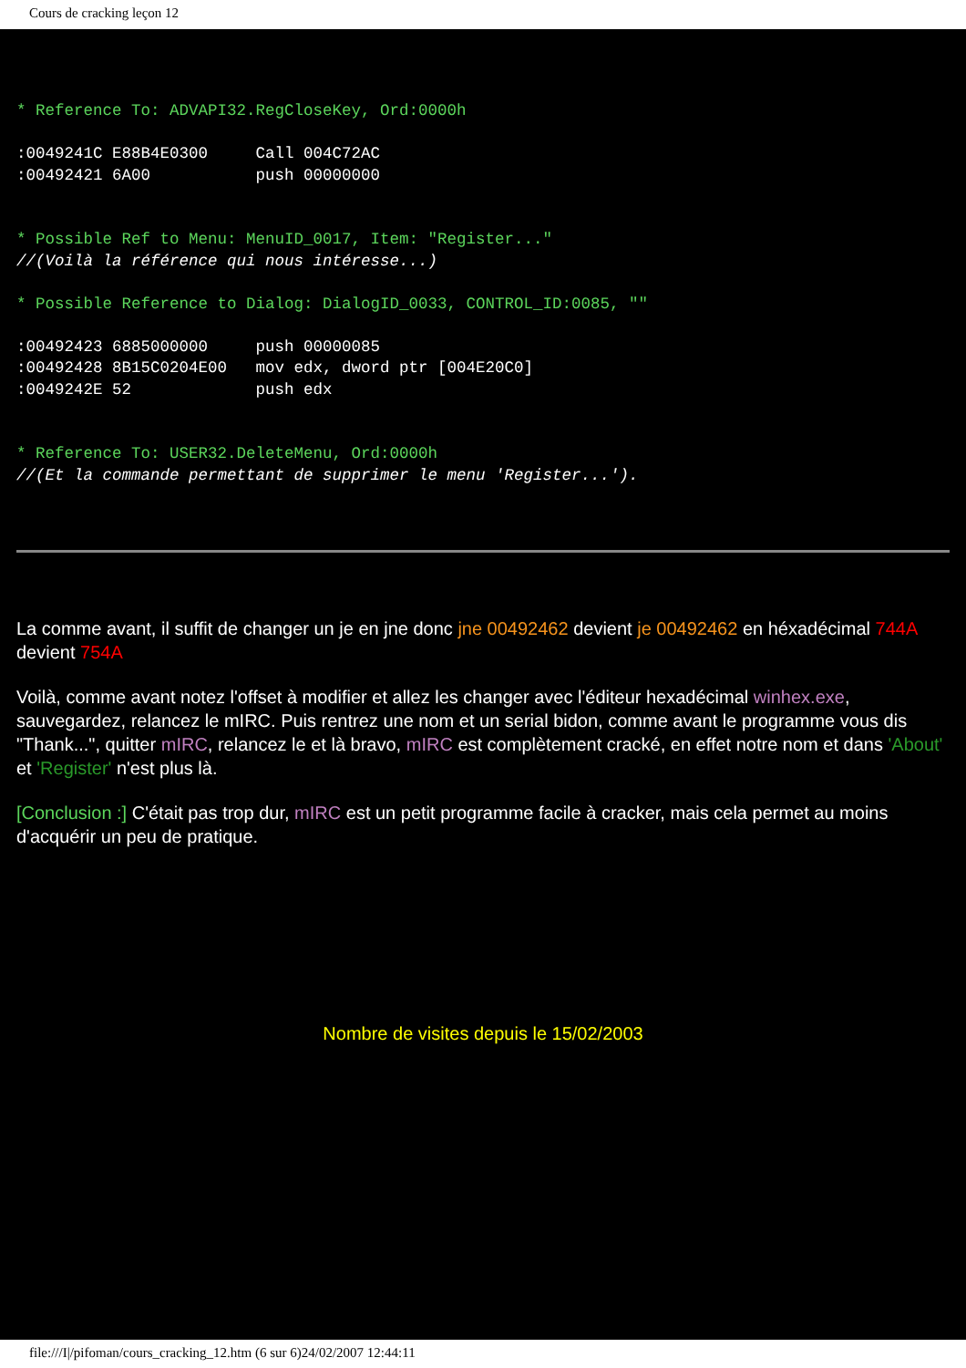Cours de cracking leçon 12
* Reference To: ADVAPI32.RegCloseKey, Ord:0000h

:0049241C E88B4E0300     Call 004C72AC
:00492421 6A00           push 00000000


* Possible Ref to Menu: MenuID_0017, Item: "Register..."
//(Voilà la référence qui nous intéresse...)

* Possible Reference to Dialog: DialogID_0033, CONTROL_ID:0085, ""

:00492423 6885000000     push 00000085
:00492428 8B15C0204E00   mov edx, dword ptr [004E20C0]
:0049242E 52             push edx


* Reference To: USER32.DeleteMenu, Ord:0000h
//(Et la commande permettant de supprimer le menu 'Register...').
La comme avant, il suffit de changer un je en jne donc jne 00492462 devient je 00492462 en héxadécimal 744A devient 754A
Voilà, comme avant notez l'offset à modifier et allez les changer avec l'éditeur hexadécimal winhex.exe, sauvegardez, relancez le mIRC. Puis rentrez une nom et un serial bidon, comme avant le programme vous dis "Thank...", quitter mIRC, relancez le et là bravo, mIRC est complètement cracké, en effet notre nom et dans 'About' et 'Register' n'est plus là.
[Conclusion :] C'était pas trop dur, mIRC est un petit programme facile à cracker, mais cela permet au moins d'acquérir un peu de pratique.
Nombre de visites depuis le 15/02/2003
file:///I|/pifoman/cours_cracking_12.htm (6 sur 6)24/02/2007 12:44:11